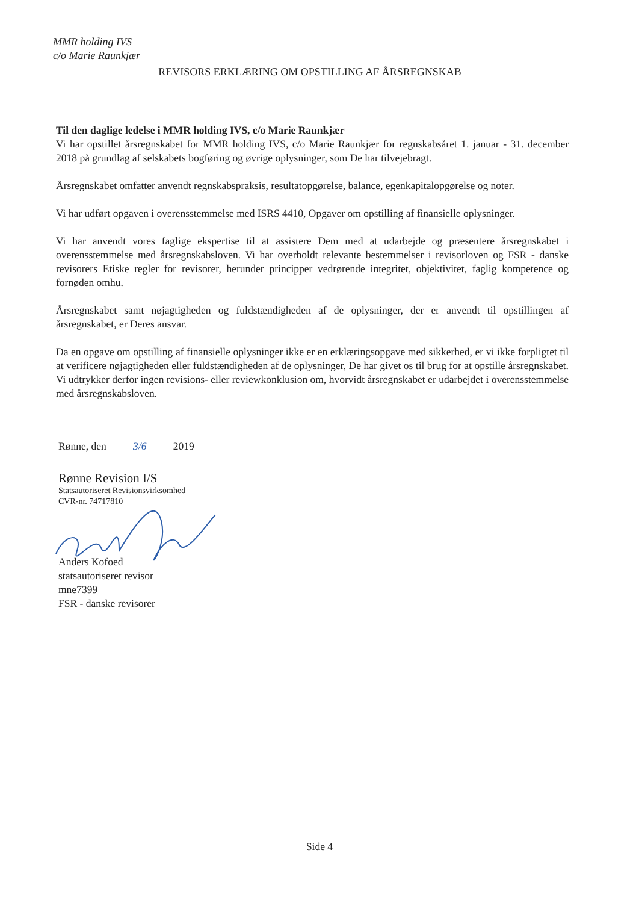MMR holding IVS
c/o Marie Raunkjær
REVISORS ERKLÆRING OM OPSTILLING AF ÅRSREGNSKAB
Til den daglige ledelse i MMR holding IVS, c/o Marie Raunkjær
Vi har opstillet årsregnskabet for MMR holding IVS, c/o Marie Raunkjær for regnskabsåret 1. januar - 31. december 2018 på grundlag af selskabets bogføring og øvrige oplysninger, som De har tilvejebragt.
Årsregnskabet omfatter anvendt regnskabspraksis, resultatopgørelse, balance, egenkapitalopgørelse og noter.
Vi har udført opgaven i overensstemmelse med ISRS 4410, Opgaver om opstilling af finansielle oplysninger.
Vi har anvendt vores faglige ekspertise til at assistere Dem med at udarbejde og præsentere årsregnskabet i overensstemmelse med årsregnskabsloven. Vi har overholdt relevante bestemmelser i revisorloven og FSR - danske revisorers Etiske regler for revisorer, herunder principper vedrørende integritet, objektivitet, faglig kompetence og fornøden omhu.
Årsregnskabet samt nøjagtigheden og fuldstændigheden af de oplysninger, der er anvendt til opstillingen af årsregnskabet, er Deres ansvar.
Da en opgave om opstilling af finansielle oplysninger ikke er en erklæringsopgave med sikkerhed, er vi ikke forpligtet til at verificere nøjagtigheden eller fuldstændigheden af de oplysninger, De har givet os til brug for at opstille årsregnskabet. Vi udtrykker derfor ingen revisions- eller reviewkonklusion om, hvorvidt årsregnskabet er udarbejdet i overensstemmelse med årsregnskabsloven.
Rønne, den 3/6 2019
Rønne Revision I/S
Statsautoriseret Revisionsvirksomhed
CVR-nr. 74717810
Anders Kofoed
statsautoriseret revisor
mne7399
FSR - danske revisorer
Side 4